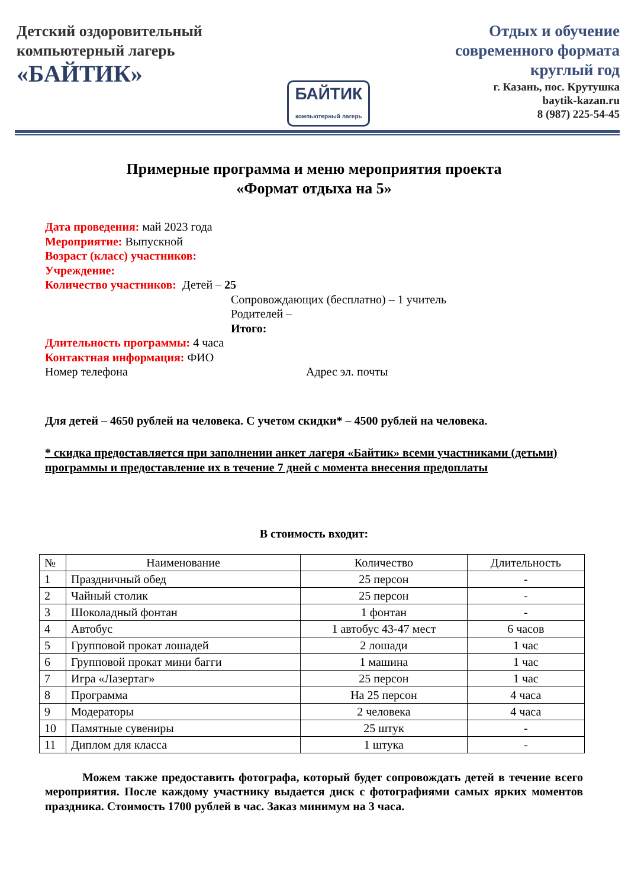Детский оздоровительный
компьютерный лагерь
«БАЙТИК»
БАЙТИК
компьютерный лагерь
Отдых и обучение
современного формата
круглый год
г. Казань, пос. Крутушка
baytik-kazan.ru
8 (987) 225-54-45
Примерные программа и меню мероприятия проекта
«Формат отдыха на 5»
Дата проведения: май 2023 года
Мероприятие: Выпускной
Возраст (класс) участников:
Учреждение:
Количество участников: Детей – 25
Сопровождающих (бесплатно) – 1 учитель
Родителей –
Итого:
Длительность программы: 4 часа
Контактная информация: ФИО
Номер телефона Адрес эл. почты
Для детей – 4650 рублей на человека. С учетом скидки* – 4500 рублей на человека.
* скидка предоставляется при заполнении анкет лагеря «Байтик» всеми участниками (детьми) программы и предоставление их в течение 7 дней с момента внесения предоплаты
В стоимость входит:
| № | Наименование | Количество | Длительность |
| --- | --- | --- | --- |
| 1 | Праздничный обед | 25 персон | - |
| 2 | Чайный столик | 25 персон | - |
| 3 | Шоколадный фонтан | 1 фонтан | - |
| 4 | Автобус | 1 автобус 43-47 мест | 6 часов |
| 5 | Групповой прокат лошадей | 2 лошади | 1 час |
| 6 | Групповой прокат мини багги | 1 машина | 1 час |
| 7 | Игра «Лазертаг» | 25 персон | 1 час |
| 8 | Программа | На 25 персон | 4 часа |
| 9 | Модераторы | 2 человека | 4 часа |
| 10 | Памятные сувениры | 25 штук | - |
| 11 | Диплом для класса | 1 штука | - |
Можем также предоставить фотографа, который будет сопровождать детей в течение всего мероприятия. После каждому участнику выдается диск с фотографиями самых ярких моментов праздника. Стоимость 1700 рублей в час. Заказ минимум на 3 часа.